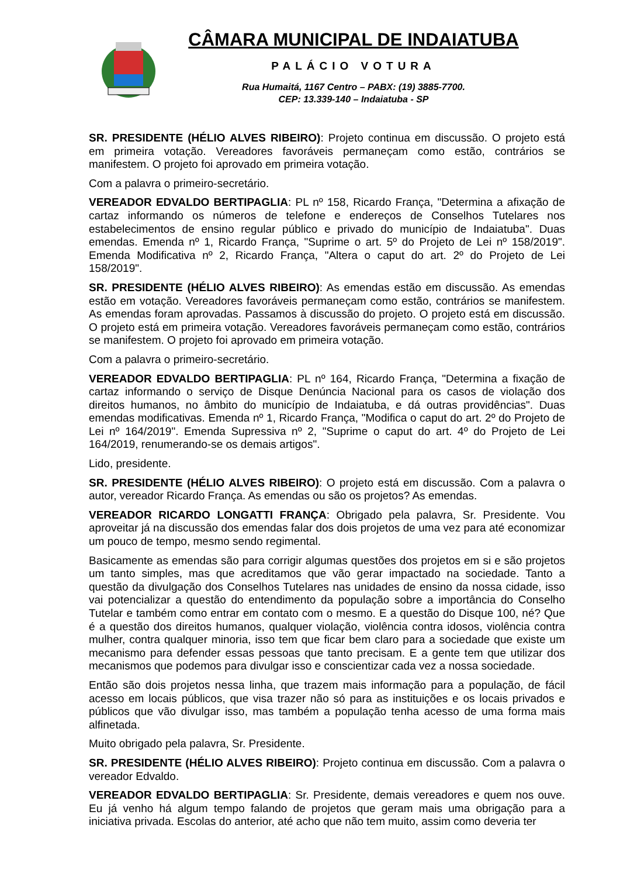CÂMARA MUNICIPAL DE INDAIATUBA
PALÁCIO VOTURA
Rua Humaitá, 1167 Centro – PABX: (19) 3885-7700.
CEP: 13.339-140 – Indaiatuba - SP
SR. PRESIDENTE (HÉLIO ALVES RIBEIRO): Projeto continua em discussão. O projeto está em primeira votação. Vereadores favoráveis permaneçam como estão, contrários se manifestem. O projeto foi aprovado em primeira votação.
Com a palavra o primeiro-secretário.
VEREADOR EDVALDO BERTIPAGLIA: PL nº 158, Ricardo França, "Determina a afixação de cartaz informando os números de telefone e endereços de Conselhos Tutelares nos estabelecimentos de ensino regular público e privado do município de Indaiatuba". Duas emendas. Emenda nº 1, Ricardo França, "Suprime o art. 5º do Projeto de Lei nº 158/2019". Emenda Modificativa nº 2, Ricardo França, "Altera o caput do art. 2º do Projeto de Lei 158/2019".
SR. PRESIDENTE (HÉLIO ALVES RIBEIRO): As emendas estão em discussão. As emendas estão em votação. Vereadores favoráveis permaneçam como estão, contrários se manifestem. As emendas foram aprovadas. Passamos à discussão do projeto. O projeto está em discussão. O projeto está em primeira votação. Vereadores favoráveis permaneçam como estão, contrários se manifestem. O projeto foi aprovado em primeira votação.
Com a palavra o primeiro-secretário.
VEREADOR EDVALDO BERTIPAGLIA: PL nº 164, Ricardo França, "Determina a fixação de cartaz informando o serviço de Disque Denúncia Nacional para os casos de violação dos direitos humanos, no âmbito do município de Indaiatuba, e dá outras providências". Duas emendas modificativas. Emenda nº 1, Ricardo França, "Modifica o caput do art. 2º do Projeto de Lei nº 164/2019". Emenda Supressiva nº 2, "Suprime o caput do art. 4º do Projeto de Lei 164/2019, renumerando-se os demais artigos".
Lido, presidente.
SR. PRESIDENTE (HÉLIO ALVES RIBEIRO): O projeto está em discussão. Com a palavra o autor, vereador Ricardo França. As emendas ou são os projetos? As emendas.
VEREADOR RICARDO LONGATTI FRANÇA: Obrigado pela palavra, Sr. Presidente. Vou aproveitar já na discussão dos emendas falar dos dois projetos de uma vez para até economizar um pouco de tempo, mesmo sendo regimental.
Basicamente as emendas são para corrigir algumas questões dos projetos em si e são projetos um tanto simples, mas que acreditamos que vão gerar impactado na sociedade. Tanto a questão da divulgação dos Conselhos Tutelares nas unidades de ensino da nossa cidade, isso vai potencializar a questão do entendimento da população sobre a importância do Conselho Tutelar e também como entrar em contato com o mesmo. E a questão do Disque 100, né? Que é a questão dos direitos humanos, qualquer violação, violência contra idosos, violência contra mulher, contra qualquer minoria, isso tem que ficar bem claro para a sociedade que existe um mecanismo para defender essas pessoas que tanto precisam. E a gente tem que utilizar dos mecanismos que podemos para divulgar isso e conscientizar cada vez a nossa sociedade.
Então são dois projetos nessa linha, que trazem mais informação para a população, de fácil acesso em locais públicos, que visa trazer não só para as instituições e os locais privados e públicos que vão divulgar isso, mas também a população tenha acesso de uma forma mais alfinetada.
Muito obrigado pela palavra, Sr. Presidente.
SR. PRESIDENTE (HÉLIO ALVES RIBEIRO): Projeto continua em discussão. Com a palavra o vereador Edvaldo.
VEREADOR EDVALDO BERTIPAGLIA: Sr. Presidente, demais vereadores e quem nos ouve. Eu já venho há algum tempo falando de projetos que geram mais uma obrigação para a iniciativa privada. Escolas do anterior, até acho que não tem muito, assim como deveria ter